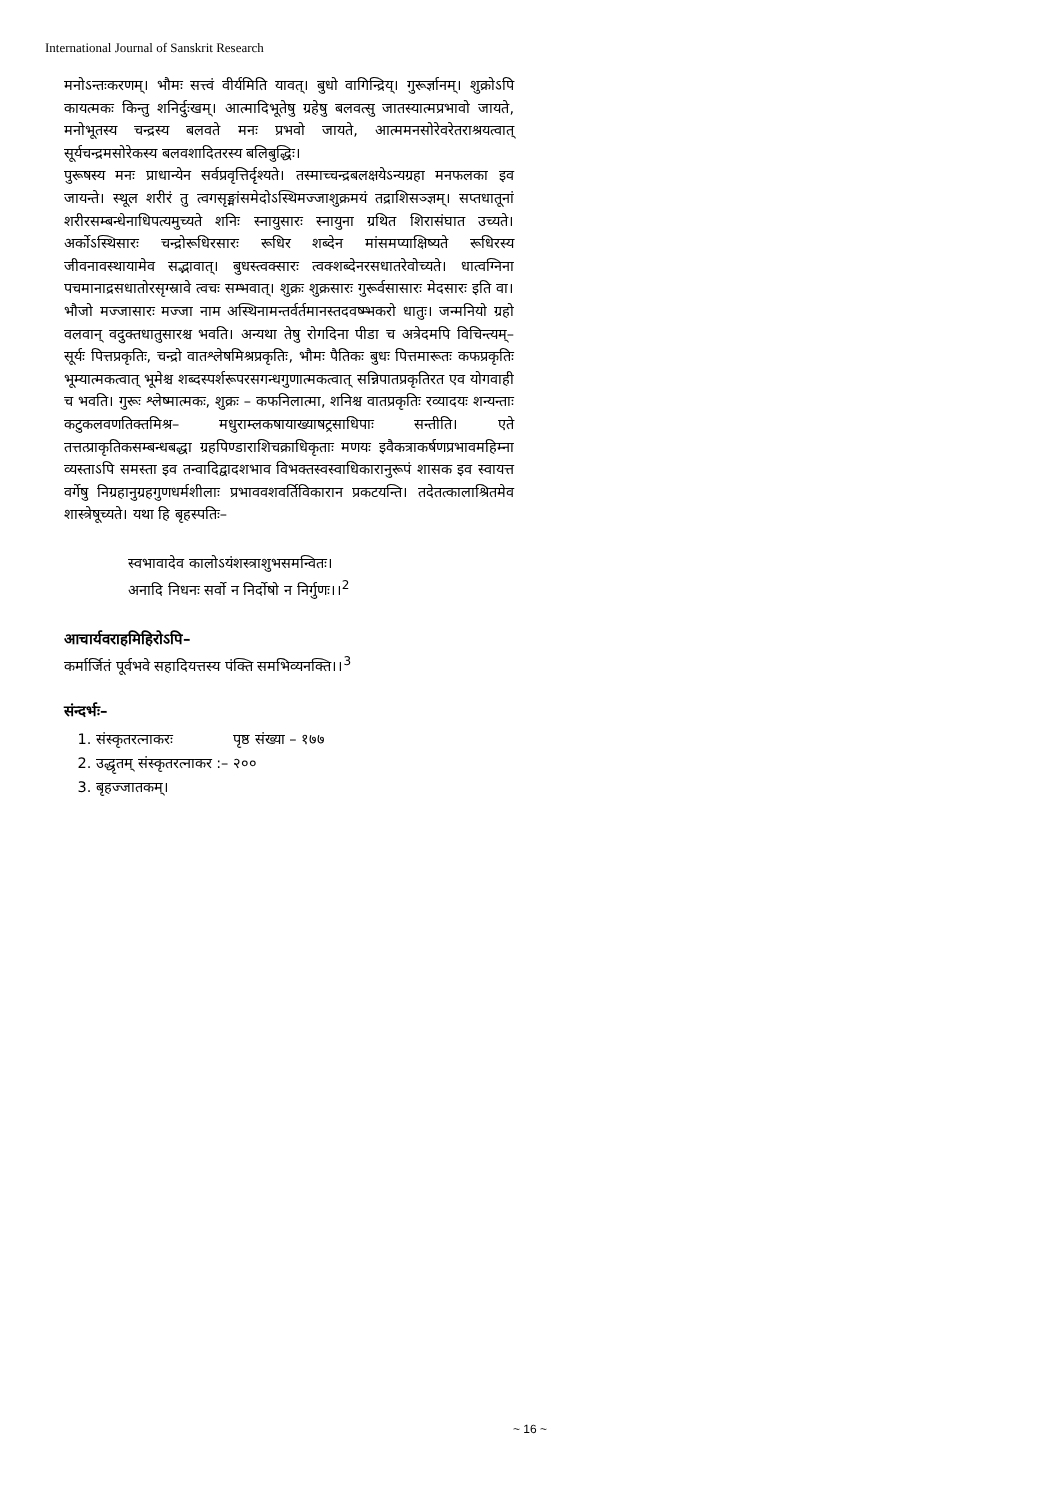International Journal of Sanskrit Research
मनोऽन्तःकरणम्। भौमः सत्त्वं वीर्यमिति यावत्। बुधो वागिन्द्रिय्। गुरूर्ज्ञानम्। शुक्रोऽपि कायत्मकः किन्तु शनिर्दुःखम्। आत्मादिभूतेषु ग्रहेषु बलवत्सु जातस्यात्मप्रभावो जायते, मनोभूतस्य चन्द्रस्य बलवते मनः प्रभवो जायते, आत्ममनसोरेवरेतराश्रयत्वात् सूर्यचन्द्रमसोरेकस्य बलवशादितरस्य बलिबुद्धिः।
पुरूषस्य मनः प्राधान्येन सर्वप्रवृत्तिर्दृश्यते। तस्माच्चन्द्रबलक्षयेऽन्यग्रहा मनफलका इव जायन्ते। स्थूल शरीरं तु त्वगसृङ्मांसमेदोऽस्थिमज्जाशुक्रमयं तद्राशिसञ्ज्ञम्। सप्तधातूनां शरीरसम्बन्धेनाधिपत्यमुच्यते शनिः स्नायुसारः स्नायुना ग्रथित शिरासंघात उच्यते। अर्कोऽस्थिसारः चन्द्रोरूधिरसारः रूधिर शब्देन मांसमप्याक्षिष्यते रूधिरस्य जीवनावस्थायामेव सद्भावात्। बुधस्त्वक्सारः त्वक्शब्देनरसधातरेवोच्यते। धात्वग्निना पचमानाद्रसधातोरसृग्स्रावे त्वचः सम्भवात्। शुक्रः शुक्रसारः गुरूर्वसासारः मेदसारः इति वा। भौजो मज्जासारः मज्जा नाम अस्थिनामन्तर्वर्तमानस्तदवष्म्भकरो धातुः। जन्मनियो ग्रहो वलवान् वदुक्तधातुसारश्च भवति। अन्यथा तेषु रोगदिना पीडा च अत्रेदमपि विचिन्त्यम्– सूर्यः पित्तप्रकृतिः, चन्द्रो वातश्लेषमिश्रप्रकृतिः, भौमः पैतिकः बुधः पित्तमारूतः कफप्रकृतिः भूम्यात्मकत्वात् भूमेश्च शब्दस्पर्शरूपरसगन्धगुणात्मकत्वात् सन्निपातप्रकृतिरत एव योगवाही च भवति। गुरूः श्लेष्मात्मकः, शुक्रः – कफनिलात्मा, शनिश्च वातप्रकृतिः रव्यादयः शन्यन्ताः कटुकलवणतिक्तमिश्र– मधुराम्लकषायाख्याषट्रसाधिपाः सन्तीति। एते तत्तत्प्राकृतिकसम्बन्धबद्धा ग्रहपिण्डाराशिचक्राधिकृताः मणयः इवैकत्राकर्षणप्रभावमहिम्ना व्यस्ताऽपि समस्ता इव तन्वादिद्वादशभाव विभक्तस्वस्वाधिकारानुरूपं शासक इव स्वायत्त वर्गेषु निग्रहानुग्रहगुणधर्मशीलाः प्रभाववशवर्तिविकारान प्रकटयन्ति। तदेतत्कालाश्रितमेव शास्त्रेषूच्यते। यथा हि बृहस्पतिः–
स्वभावादेव कालोऽयंशस्त्राशुभसमन्वितः।
अनादि निधनः सर्वो न निर्दोषो न निर्गुणः।।<sup>2</sup>
आचार्यवराहमिहिरोऽपि–
कर्मार्जितं पूर्वभवे सहादियत्तस्य पंक्ति समभिव्यनक्ति।।<sup>3</sup>
संन्दर्भः–
1. संस्कृतरत्नाकरः पृष्ठ संख्या – १७७
2. उद्धृतम् संस्कृतरत्नाकर :– २००
3. बृहज्जातकम्।
~ 16 ~